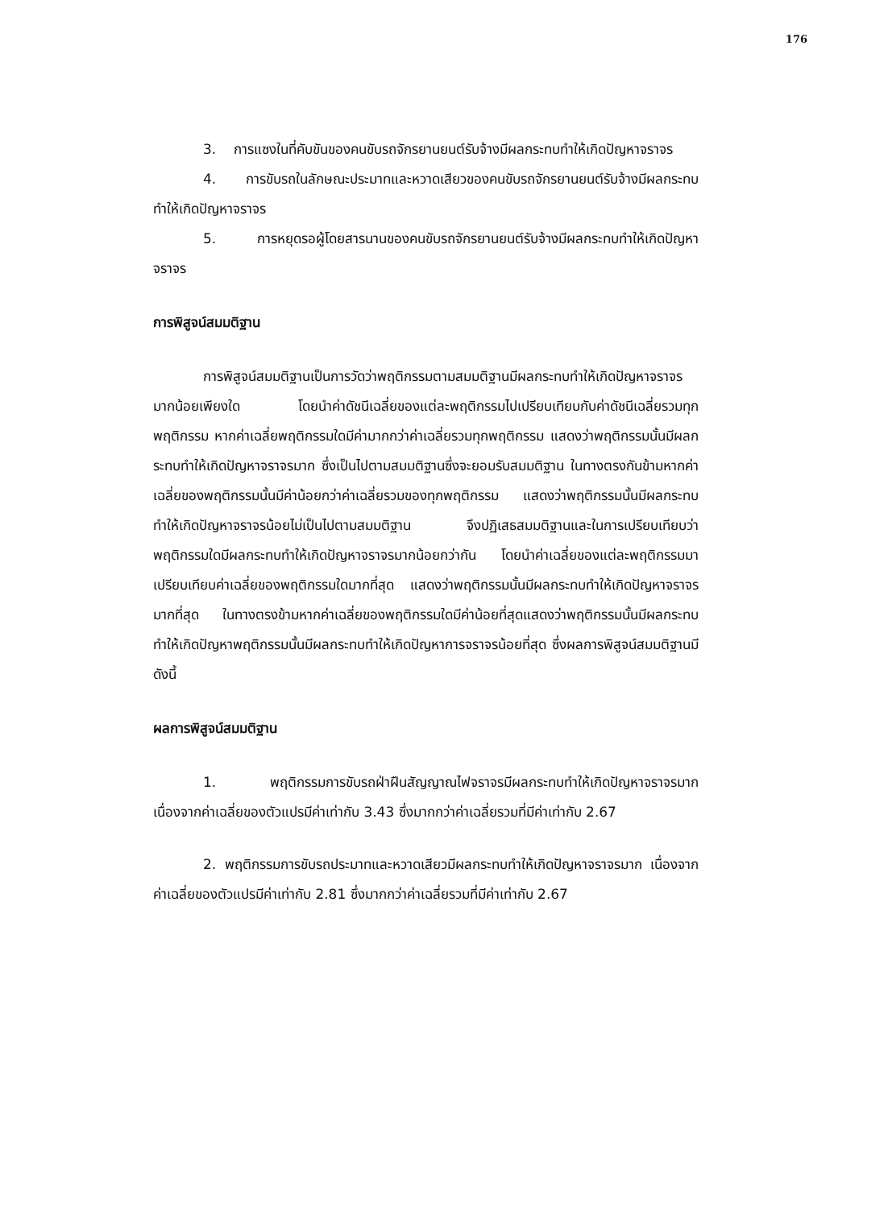176
3. การแซงในที่คับขันของคนขับรถจักรยานยนต์รับจ้างมีผลกระทบทำให้เกิดปัญหาจราจร
4. การขับรถในลักษณะประมาทและหวาดเสียวของคนขับรถจักรยานยนต์รับจ้างมีผลกระทบทำให้เกิดปัญหาจราจร
5. การหยุดรอผู้โดยสารนานของคนขับรถจักรยานยนต์รับจ้างมีผลกระทบทำให้เกิดปัญหาจราจร
การพิสูจน์สมมติฐาน
การพิสูจน์สมมติฐานเป็นการวัดว่าพฤติกรรมตามสมมติฐานมีผลกระทบทำให้เกิดปัญหาจราจรมากน้อยเพียงใด โดยนำค่าดัชนีเฉลี่ยของแต่ละพฤติกรรมไปเปรียบเทียบกับค่าดัชนีเฉลี่ยรวมทุกพฤติกรรม หากค่าเฉลี่ยพฤติกรรมใดมีค่ามากกว่าค่าเฉลี่ยรวมทุกพฤติกรรม แสดงว่าพฤติกรรมนั้นมีผลกระทบทำให้เกิดปัญหาจราจรมาก ซึ่งเป็นไปตามสมมติฐานซึ่งจะยอมรับสมมติฐาน ในทางตรงกันข้ามหากค่าเฉลี่ยของพฤติกรรมนั้นมีค่าน้อยกว่าค่าเฉลี่ยรวมของทุกพฤติกรรม แสดงว่าพฤติกรรมนั้นมีผลกระทบทำให้เกิดปัญหาจราจรน้อยไม่เป็นไปตามสมมติฐาน จึงปฏิเสธสมมติฐานและในการเปรียบเทียบว่าพฤติกรรมใดมีผลกระทบทำให้เกิดปัญหาจราจรมากน้อยกว่ากัน โดยนำค่าเฉลี่ยของแต่ละพฤติกรรมมาเปรียบเทียบค่าเฉลี่ยของพฤติกรรมใดมากที่สุด แสดงว่าพฤติกรรมนั้นมีผลกระทบทำให้เกิดปัญหาจราจรมากที่สุด ในทางตรงข้ามหากค่าเฉลี่ยของพฤติกรรมใดมีค่าน้อยที่สุดแสดงว่าพฤติกรรมนั้นมีผลกระทบทำให้เกิดปัญหาพฤติกรรมนั้นมีผลกระทบทำให้เกิดปัญหาการจราจรน้อยที่สุด ซึ่งผลการพิสูจน์สมมติฐานมีดังนี้
ผลการพิสูจน์สมมติฐาน
1. พฤติกรรมการขับรถฝ่าฝืนสัญญาณไฟจราจรมีผลกระทบทำให้เกิดปัญหาจราจรมาก เนื่องจากค่าเฉลี่ยของตัวแปรมีค่าเท่ากับ 3.43 ซึ่งมากกว่าค่าเฉลี่ยรวมที่มีค่าเท่ากับ 2.67
2. พฤติกรรมการขับรถประมาทและหวาดเสียวมีผลกระทบทำให้เกิดปัญหาจราจรมาก เนื่องจากค่าเฉลี่ยของตัวแปรมีค่าเท่ากับ 2.81 ซึ่งมากกว่าค่าเฉลี่ยรวมที่มีค่าเท่ากับ 2.67